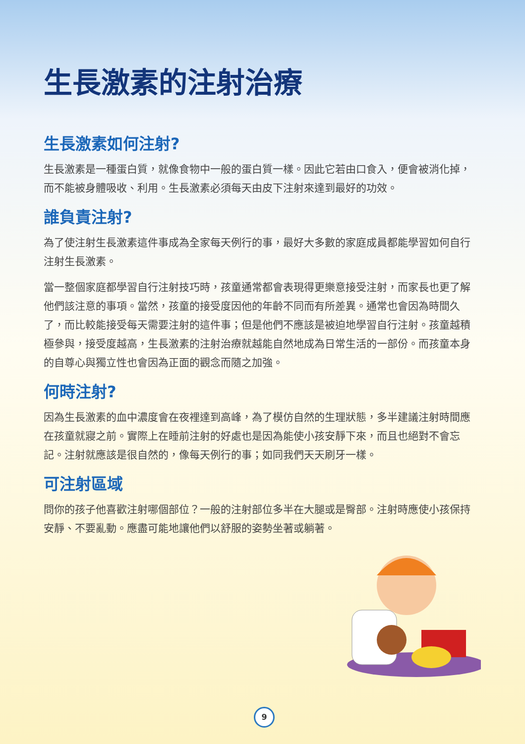生長激素的注射治療
生長激素如何注射?
生長激素是一種蛋白質，就像食物中一般的蛋白質一樣。因此它若由口食入，便會被消化掉，而不能被身體吸收、利用。生長激素必須每天由皮下注射來達到最好的功效。
誰負責注射?
為了使注射生長激素這件事成為全家每天例行的事，最好大多數的家庭成員都能學習如何自行注射生長激素。
當一整個家庭都學習自行注射技巧時，孩童通常都會表現得更樂意接受注射，而家長也更了解他們該注意的事項。當然，孩童的接受度因他的年齡不同而有所差異。通常也會因為時間久了，而比較能接受每天需要注射的這件事；但是他們不應該是被迫地學習自行注射。孩童越積極參與，接受度越高，生長激素的注射治療就越能自然地成為日常生活的一部份。而孩童本身的自尊心與獨立性也會因為正面的觀念而隨之加強。
何時注射?
因為生長激素的血中濃度會在夜裡達到高峰，為了模仿自然的生理狀態，多半建議注射時間應在孩童就寢之前。實際上在睡前注射的好處也是因為能使小孩安靜下來，而且也絕對不會忘記。注射就應該是很自然的，像每天例行的事；如同我們天天刷牙一樣。
可注射區域
問你的孩子他喜歡注射哪個部位？一般的注射部位多半在大腿或是臀部。注射時應使小孩保持安靜、不要亂動。應盡可能地讓他們以舒服的姿勢坐著或躺著。
9